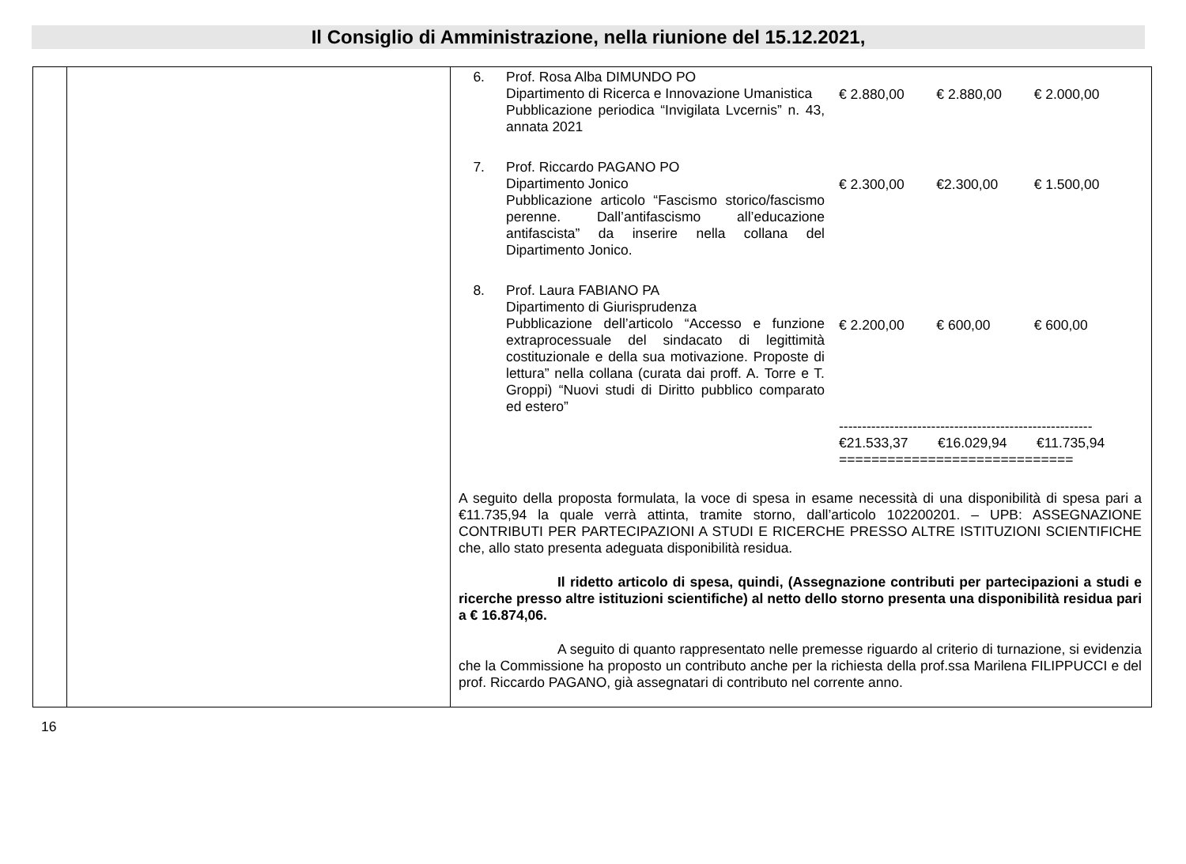Il Consiglio di Amministrazione, nella riunione del 15.12.2021,
| | | 6. Prof. Rosa Alba DIMUNDO PO Dipartimento di Ricerca e Innovazione Umanistica Pubblicazione periodica “Invigilata Lvcernis” n. 43, annata 2021 € 2.880,00 € 2.880,00 € 2.000,00 7. Prof. Riccardo PAGANO PO Dipartimento Jonico Pubblicazione articolo “Fascismo storico/fascismo perenne. Dall’antifascismo all’educazione antifascista” da inserire nella collana del Dipartimento Jonico. € 2.300,00 €2.300,00 € 1.500,00 8. Prof. Laura FABIANO PA Dipartimento di Giurisprudenza Pubblicazione dell’articolo “Accesso e funzione extraprocessuale del sindacato di legittimità costituzionale e della sua motivazione. Proposte di lettura” nella collana (curata dai proff. A. Torre e T. Groppi) “Nuovi studi di Diritto pubblico comparato ed estero” € 2.200,00 € 600,00 € 600,00 ------------------------------------------------------- €21.533,37 €16.029,94 €11.735,94 ============================= A seguito della proposta formulata, la voce di spesa in esame necessità di una disponibilità di spesa pari a €11.735,94 la quale verrà attinta, tramite storno, dall’articolo 102200201. – UPB: ASSEGNAZIONE CONTRIBUTI PER PARTECIPAZIONI A STUDI E RICERCHE PRESSO ALTRE ISTITUZIONI SCIENTIFICHE che, allo stato presenta adeguata disponibilità residua. Il ridetto articolo di spesa, quindi, (Assegnazione contributi per partecipazioni a studi e ricerche presso altre istituzioni scientifiche) al netto dello storno presenta una disponibilità residua pari a € 16.874,06. A seguito di quanto rappresentato nelle premesse riguardo al criterio di turnazione, si evidenzia che la Commissione ha proposto un contributo anche per la richiesta della prof.ssa Marilena FILIPPUCCI e del prof. Riccardo PAGANO, già assegnatari di contributo nel corrente anno. |
16